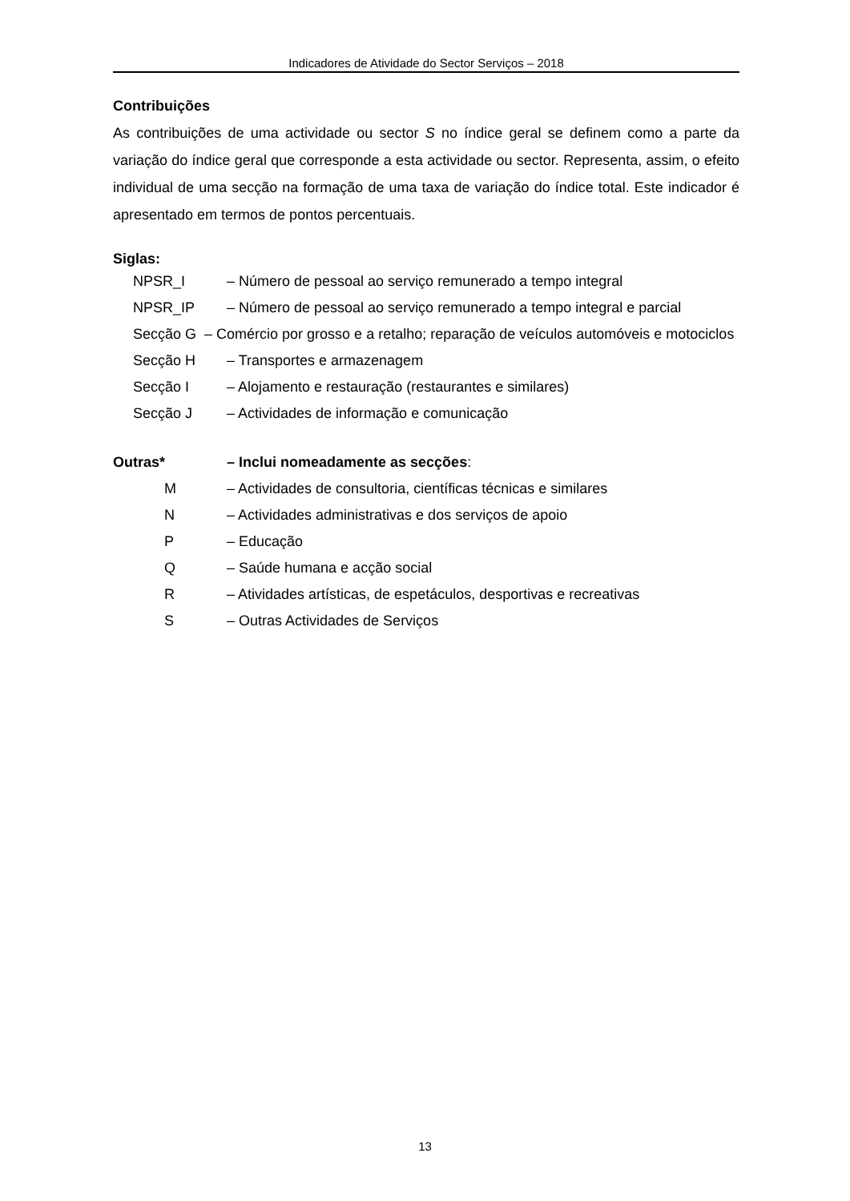Indicadores de Atividade do Sector Serviços – 2018
Contribuições
As contribuições de uma actividade ou sector S no índice geral se definem como a parte da variação do índice geral que corresponde a esta actividade ou sector. Representa, assim, o efeito individual de uma secção na formação de uma taxa de variação do índice total. Este indicador é apresentado em termos de pontos percentuais.
Siglas:
NPSR_I – Número de pessoal ao serviço remunerado a tempo integral
NPSR_IP – Número de pessoal ao serviço remunerado a tempo integral e parcial
Secção G – Comércio por grosso e a retalho; reparação de veículos automóveis e motociclos
Secção H – Transportes e armazenagem
Secção I – Alojamento e restauração (restaurantes e similares)
Secção J – Actividades de informação e comunicação
Outras* – Inclui nomeadamente as secções:
M – Actividades de consultoria, científicas técnicas e similares
N – Actividades administrativas e dos serviços de apoio
P – Educação
Q – Saúde humana e acção social
R – Atividades artísticas, de espetáculos, desportivas e recreativas
S – Outras Actividades de Serviços
13